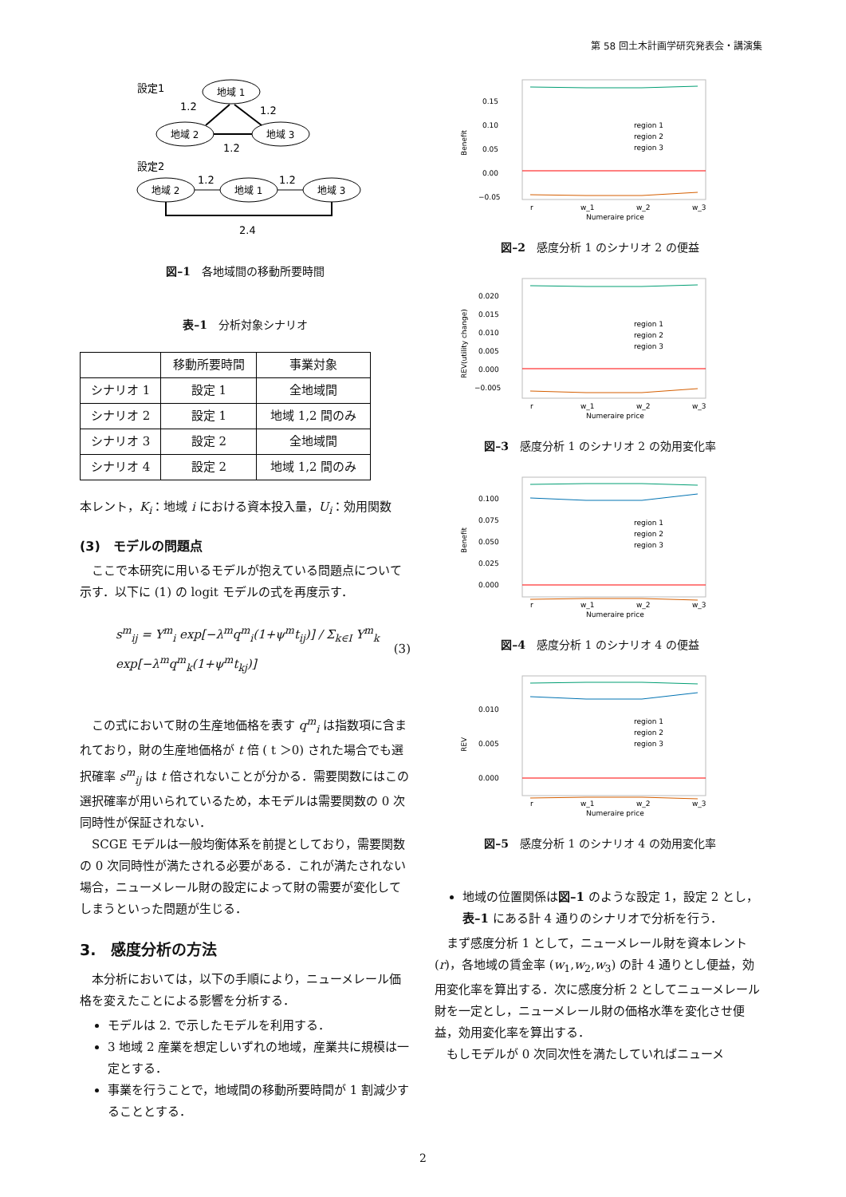第 58 回土木計画学研究発表会・講演集
設定1
地域 1
地域 2
地域 3
1.2
1.2
1.2
設定2
地域 2
地域 1
地域 3
1.2
1.2
2.4
図–1　各地域間の移動所要時間
表–1　分析対象シナリオ
| | 移動所要時間 | 事業対象 |
| --- | --- | --- |
| シナリオ 1 | 設定 1 | 全地域間 |
| シナリオ 2 | 設定 1 | 地域 1,2 間のみ |
| シナリオ 3 | 設定 2 | 全地域間 |
| シナリオ 4 | 設定 2 | 地域 1,2 間のみ |
本レント，K<sub>i</sub>：地域 i における資本投入量，U<sub>i</sub>：効用関数
(3)　モデルの問題点
ここで本研究に用いるモデルが抱えている問題点について示す．以下に (1) の logit モデルの式を再度示す．
s<sup>m</sup><sub>ij</sub> = Y<sup>m</sup><sub>i</sub> exp[−λ<sup>m</sup>q<sup>m</sup><sub>i</sub>(1+ψ<sup>m</sup>t<sub>ij</sub>)] / Σ<sub>k∈I</sub> Y<sup>m</sup><sub>k</sub> exp[−λ<sup>m</sup>q<sup>m</sup><sub>k</sub>(1+ψ<sup>m</sup>t<sub>kj</sub>)] (3)
この式において財の生産地価格を表す q<sup>m</sup><sub>i</sub> は指数項に含まれており，財の生産地価格が t 倍 ( t ＞0) された場合でも選択確率 s<sup>m</sup><sub>ij</sub> は t 倍されないことが分かる．需要関数にはこの選択確率が用いられているため，本モデルは需要関数の 0 次同時性が保証されない．
SCGE モデルは一般均衡体系を前提としており，需要関数の 0 次同時性が満たされる必要がある．これが満たされない場合，ニューメレール財の設定によって財の需要が変化してしまうといった問題が生じる．
3.　感度分析の方法
本分析においては，以下の手順により，ニューメレール価格を変えたことによる影響を分析する．
モデルは 2. で示したモデルを利用する．
3 地域 2 産業を想定しいずれの地域，産業共に規模は一定とする．
事業を行うことで，地域間の移動所要時間が 1 割減少することとする．
0.15
0.10
0.05
0.00
−0.05
Benefit
region 1
region 2
region 3
r
w_1
w_2
w_3
Numeraire price
図–2　感度分析 1 のシナリオ 2 の便益
0.020
0.015
0.010
0.005
0.000
−0.005
REV(utility change)
region 1
region 2
region 3
r
w_1
w_2
w_3
Numeraire price
図–3　感度分析 1 のシナリオ 2 の効用変化率
0.100
0.075
0.050
0.025
0.000
Benefit
region 1
region 2
region 3
r
w_1
w_2
w_3
Numeraire price
図–4　感度分析 1 のシナリオ 4 の便益
0.010
0.005
0.000
REV
region 1
region 2
region 3
r
w_1
w_2
w_3
Numeraire price
図–5　感度分析 1 のシナリオ 4 の効用変化率
地域の位置関係は図–1 のような設定 1，設定 2 とし，表–1 にある計 4 通りのシナリオで分析を行う．
まず感度分析 1 として，ニューメレール財を資本レント (r)，各地域の賃金率 (w<sub>1</sub>,w<sub>2</sub>,w<sub>3</sub>) の計 4 通りとし便益，効用変化率を算出する．次に感度分析 2 としてニューメレール財を一定とし，ニューメレール財の価格水準を変化させ便益，効用変化率を算出する．
もしモデルが 0 次同次性を満たしていればニューメ
2